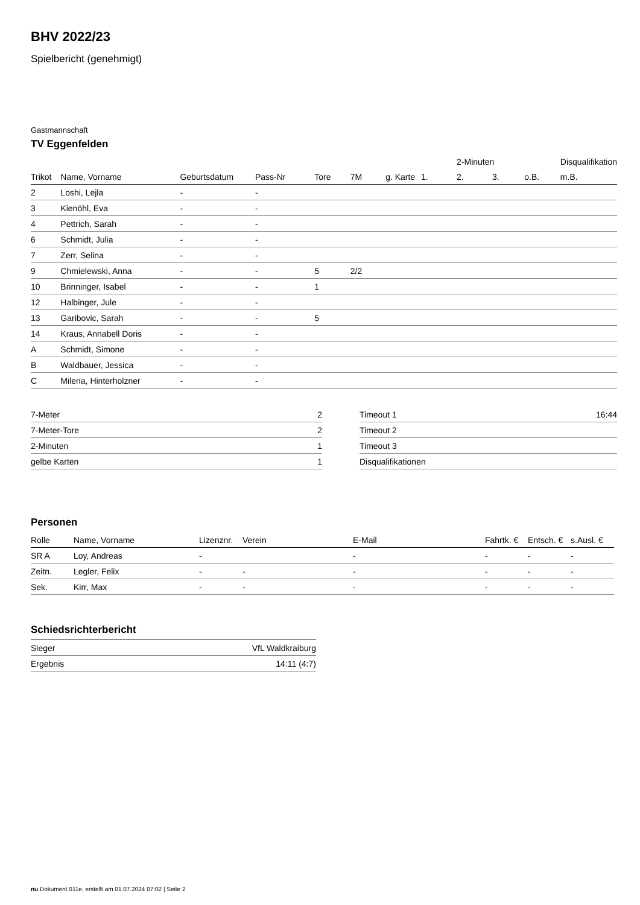BHV 2022/23
Spielbericht (genehmigt)
Gastmannschaft
TV Eggenfelden
| | | | | | | | | 2-Minuten | | | Disqualifikation |
| --- | --- | --- | --- | --- | --- | --- | --- | --- | --- | --- | --- |
| Trikot | Name, Vorname | Geburtsdatum | Pass-Nr | Tore | 7M | g. Karte | 1. | 2. | 3. | o.B. | m.B. |
| 2 | Loshi, Lejla | - | - | | | | | | | | |
| 3 | Kienöhl, Eva | - | - | | | | | | | | |
| 4 | Pettrich, Sarah | - | - | | | | | | | | |
| 6 | Schmidt, Julia | - | - | | | | | | | | |
| 7 | Zerr, Selina | - | - | | | | | | | | |
| 9 | Chmielewski, Anna | - | - | 5 | 2/2 | | | | | | |
| 10 | Brinninger, Isabel | - | - | 1 | | | | | | | |
| 12 | Halbinger, Jule | - | - | | | | | | | | |
| 13 | Garibovic, Sarah | - | - | 5 | | | | | | | |
| 14 | Kraus, Annabell Doris | - | - | | | | | | | | |
| A | Schmidt, Simone | - | - | | | | | | | | |
| B | Waldbauer, Jessica | - | - | | | | | | | | |
| C | Milena, Hinterholzner | - | - | | | | | | | | |
| 7-Meter | 2 |
| 7-Meter-Tore | 2 |
| 2-Minuten | 1 |
| gelbe Karten | 1 |
| Timeout 1 | 16:44 |
| Timeout 2 | |
| Timeout 3 | |
| Disqualifikationen | |
Personen
| Rolle | Name, Vorname | Lizenznr. | Verein | E-Mail | Fahrtk. € | Entsch. € | s.Ausl. € |
| --- | --- | --- | --- | --- | --- | --- | --- |
| SR A | Loy, Andreas | - | | - | - | - | - |
| Zeitn. | Legler, Felix | - | - | - | - | - | - |
| Sek. | Kirr, Max | - | - | - | - | - | - |
Schiedsrichterbericht
| Sieger | VfL Waldkraiburg |
| Ergebnis | 14:11 (4:7) |
nu.Dokument 011e, erstellt am 01.07.2024 07:02 | Seite 2